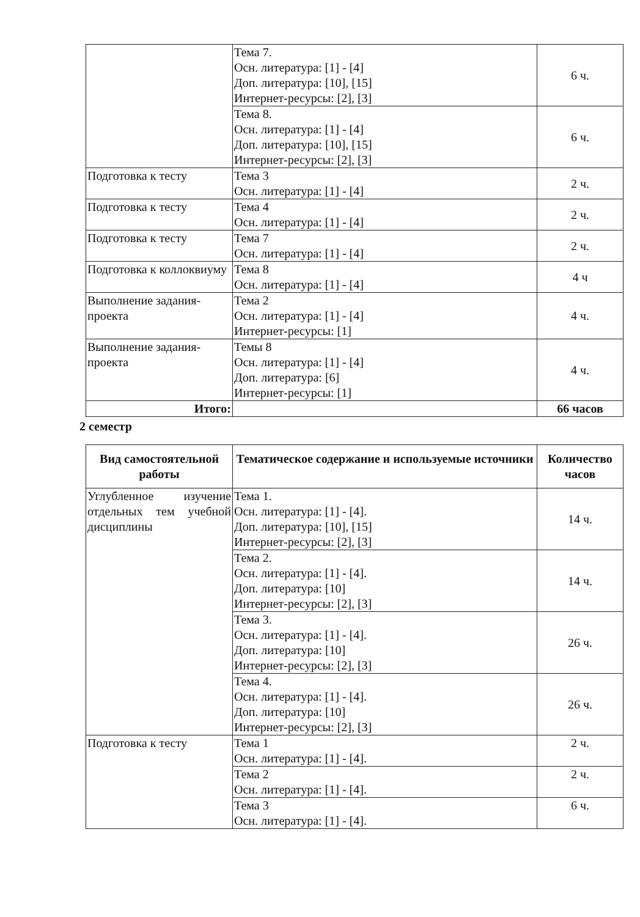| | Тема 7. Осн. литература: [1] - [4] Доп. литература: [10], [15] Интернет-ресурсы: [2], [3] | 6 ч. |
| | Тема 8. Осн. литература: [1] - [4] Доп. литература: [10], [15] Интернет-ресурсы: [2], [3] | 6 ч. |
| Подготовка к тесту | Тема 3 Осн. литература: [1] - [4] | 2 ч. |
| Подготовка к тесту | Тема 4 Осн. литература: [1] - [4] | 2 ч. |
| Подготовка к тесту | Тема 7 Осн. литература: [1] - [4] | 2 ч. |
| Подготовка к коллоквиуму | Тема 8 Осн. литература: [1] - [4] | 4 ч |
| Выполнение задания-проекта | Тема 2 Осн. литература: [1] - [4] Интернет-ресурсы: [1] | 4 ч. |
| Выполнение задания-проекта | Темы 8 Осн. литература: [1] - [4] Доп. литература: [6] Интернет-ресурсы: [1] | 4 ч. |
| Итого: | | 66 часов |
2 семестр
| Вид самостоятельной работы | Тематическое содержание и используемые источники | Количество часов |
| --- | --- | --- |
| Углубленное изучение отдельных тем учебной дисциплины | Тема 1. Осн. литература: [1] - [4]. Доп. литература: [10], [15] Интернет-ресурсы: [2], [3] | 14 ч. |
| | Тема 2. Осн. литература: [1] - [4]. Доп. литература: [10] Интернет-ресурсы: [2], [3] | 14 ч. |
| | Тема 3. Осн. литература: [1] - [4]. Доп. литература: [10] Интернет-ресурсы: [2], [3] | 26 ч. |
| | Тема 4. Осн. литература: [1] - [4]. Доп. литература: [10] Интернет-ресурсы: [2], [3] | 26 ч. |
| Подготовка к тесту | Тема 1 Осн. литература: [1] - [4]. | 2 ч. |
| | Тема 2 Осн. литература: [1] - [4]. | 2 ч. |
| | Тема 3 Осн. литература: [1] - [4]. | 6 ч. |